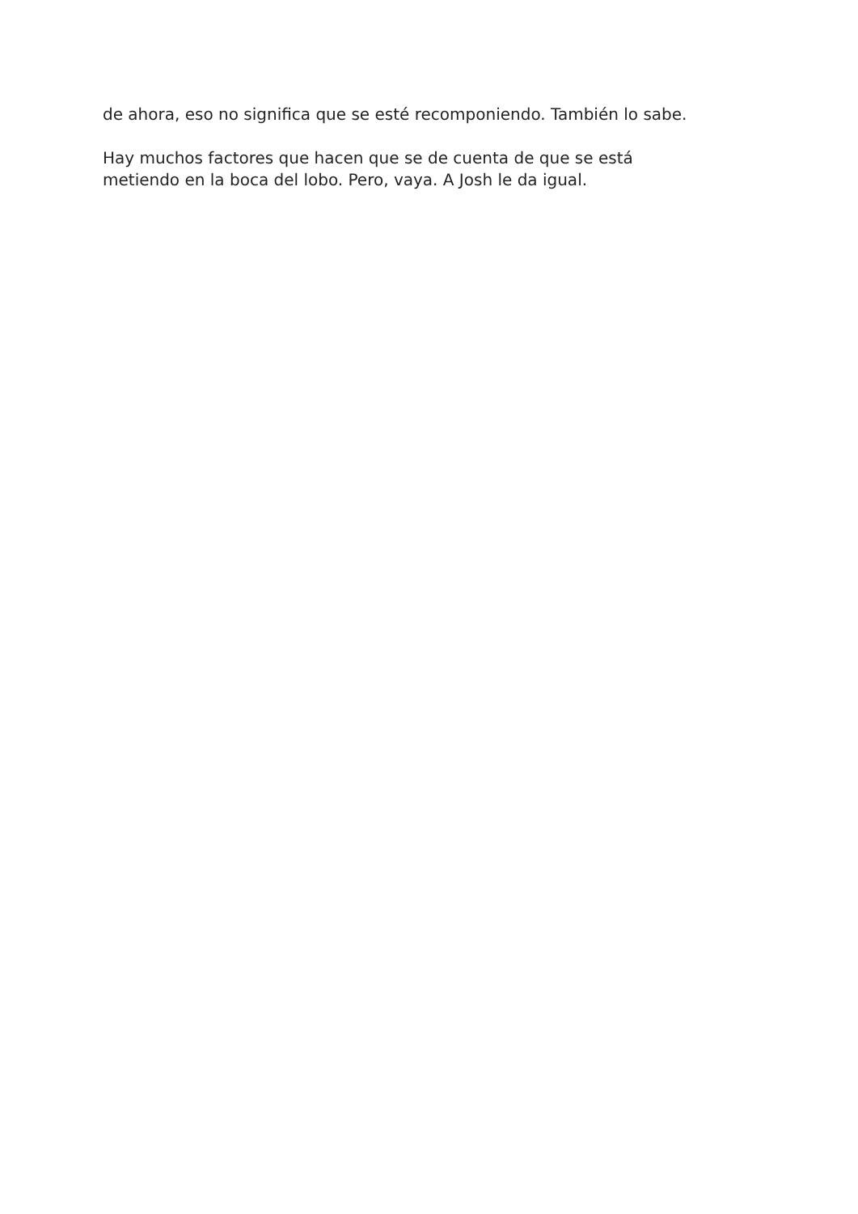de ahora, eso no significa que se esté recomponiendo. También lo sabe.
Hay muchos factores que hacen que se de cuenta de que se está
metiendo en la boca del lobo. Pero, vaya. A Josh le da igual.